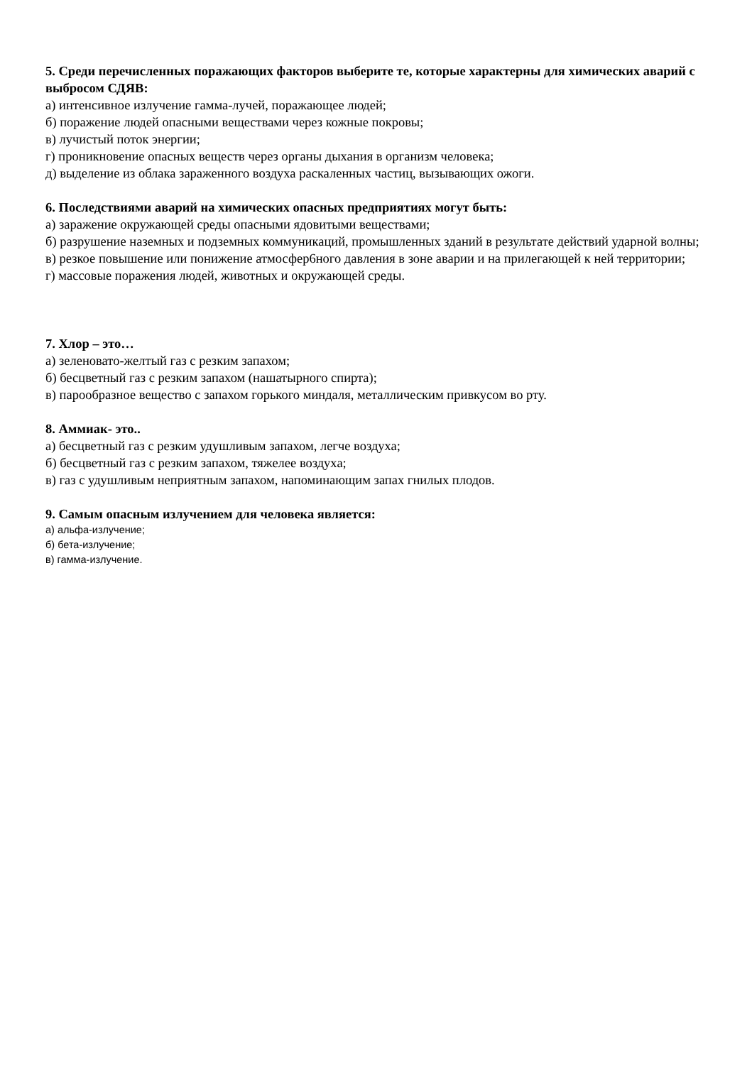5. Среди перечисленных поражающих факторов выберите те, которые характерны для химических аварий с выбросом СДЯВ:
а) интенсивное излучение гамма-лучей, поражающее людей;
б) поражение людей опасными веществами через кожные покровы;
в) лучистый поток энергии;
г) проникновение опасных веществ через органы дыхания в организм человека;
д) выделение из облака зараженного воздуха раскаленных частиц, вызывающих ожоги.
6. Последствиями аварий на химических опасных предприятиях могут быть:
а) заражение окружающей среды опасными ядовитыми веществами;
б) разрушение наземных и подземных коммуникаций, промышленных зданий в результате действий ударной волны;
в) резкое повышение или понижение атмосфер6ного давления в зоне аварии и на прилегающей к ней территории;
г) массовые поражения людей, животных и окружающей среды.
7. Хлор – это…
а) зеленовато-желтый газ с резким запахом;
б) бесцветный газ с резким запахом (нашатырного спирта);
в) парообразное вещество с запахом горького миндаля, металлическим привкусом во рту.
8. Аммиак- это..
а) бесцветный газ с резким удушливым запахом, легче воздуха;
б) бесцветный газ с резким запахом, тяжелее воздуха;
в) газ с удушливым неприятным запахом, напоминающим запах гнилых плодов.
9. Самым опасным излучением для человека является:
а) альфа-излучение;
б) бета-излучение;
в) гамма-излучение.